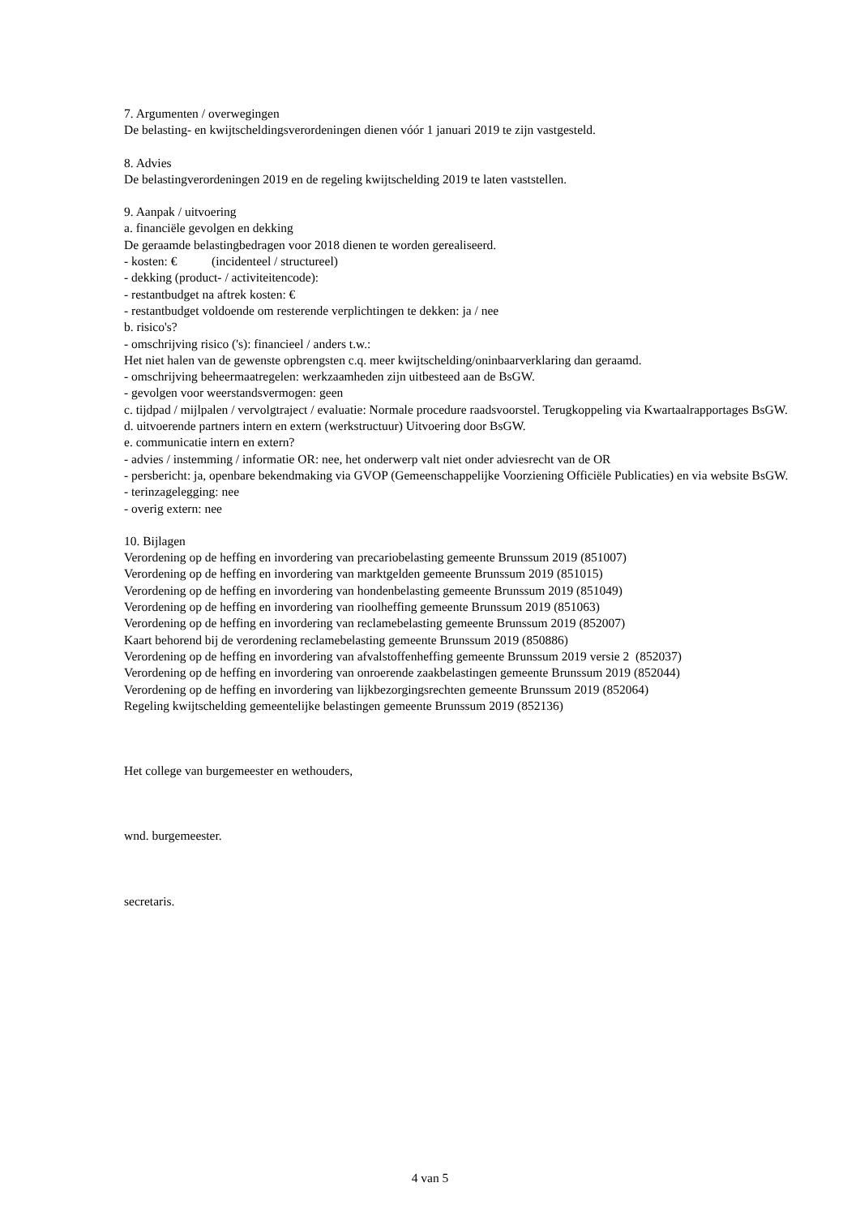7. Argumenten / overwegingen
De belasting- en kwijtscheldingsverordeningen dienen vóór 1 januari 2019 te zijn vastgesteld.
8. Advies
De belastingverordeningen 2019 en de regeling kwijtschelding 2019 te laten vaststellen.
9. Aanpak / uitvoering
a. financiële gevolgen en dekking
De geraamde belastingbedragen voor 2018 dienen te worden gerealiseerd.
- kosten: € (incidenteel / structureel)
- dekking (product- / activiteitencode):
- restantbudget na aftrek kosten: €
- restantbudget voldoende om resterende verplichtingen te dekken: ja / nee
b. risico's?
- omschrijving risico ('s): financieel / anders t.w.:
Het niet halen van de gewenste opbrengsten c.q. meer kwijtschelding/oninbaarverklaring dan geraamd.
- omschrijving beheermaatregelen: werkzaamheden zijn uitbesteed aan de BsGW.
- gevolgen voor weerstandsvermogen: geen
c. tijdpad / mijlpalen / vervolgtraject / evaluatie: Normale procedure raadsvoorstel. Terugkoppeling via Kwartaalrapportages BsGW.
d. uitvoerende partners intern en extern (werkstructuur) Uitvoering door BsGW.
e. communicatie intern en extern?
- advies / instemming / informatie OR: nee, het onderwerp valt niet onder adviesrecht van de OR
- persbericht: ja, openbare bekendmaking via GVOP (Gemeenschappelijke Voorziening Officiële Publicaties) en via website BsGW.
- terinzagelegging: nee
- overig extern: nee
10. Bijlagen
Verordening op de heffing en invordering van precariobelasting gemeente Brunssum 2019 (851007)
Verordening op de heffing en invordering van marktgelden gemeente Brunssum 2019 (851015)
Verordening op de heffing en invordering van hondenbelasting gemeente Brunssum 2019 (851049)
Verordening op de heffing en invordering van rioolheffing gemeente Brunssum 2019 (851063)
Verordening op de heffing en invordering van reclamebelasting gemeente Brunssum 2019 (852007)
Kaart behorend bij de verordening reclamebelasting gemeente Brunssum 2019 (850886)
Verordening op de heffing en invordering van afvalstoffenheffing gemeente Brunssum 2019 versie 2 (852037)
Verordening op de heffing en invordering van onroerende zaakbelastingen gemeente Brunssum 2019 (852044)
Verordening op de heffing en invordering van lijkbezorgingsrechten gemeente Brunssum 2019 (852064)
Regeling kwijtschelding gemeentelijke belastingen gemeente Brunssum 2019 (852136)
Het college van burgemeester en wethouders,
wnd. burgemeester.
secretaris.
4 van 5